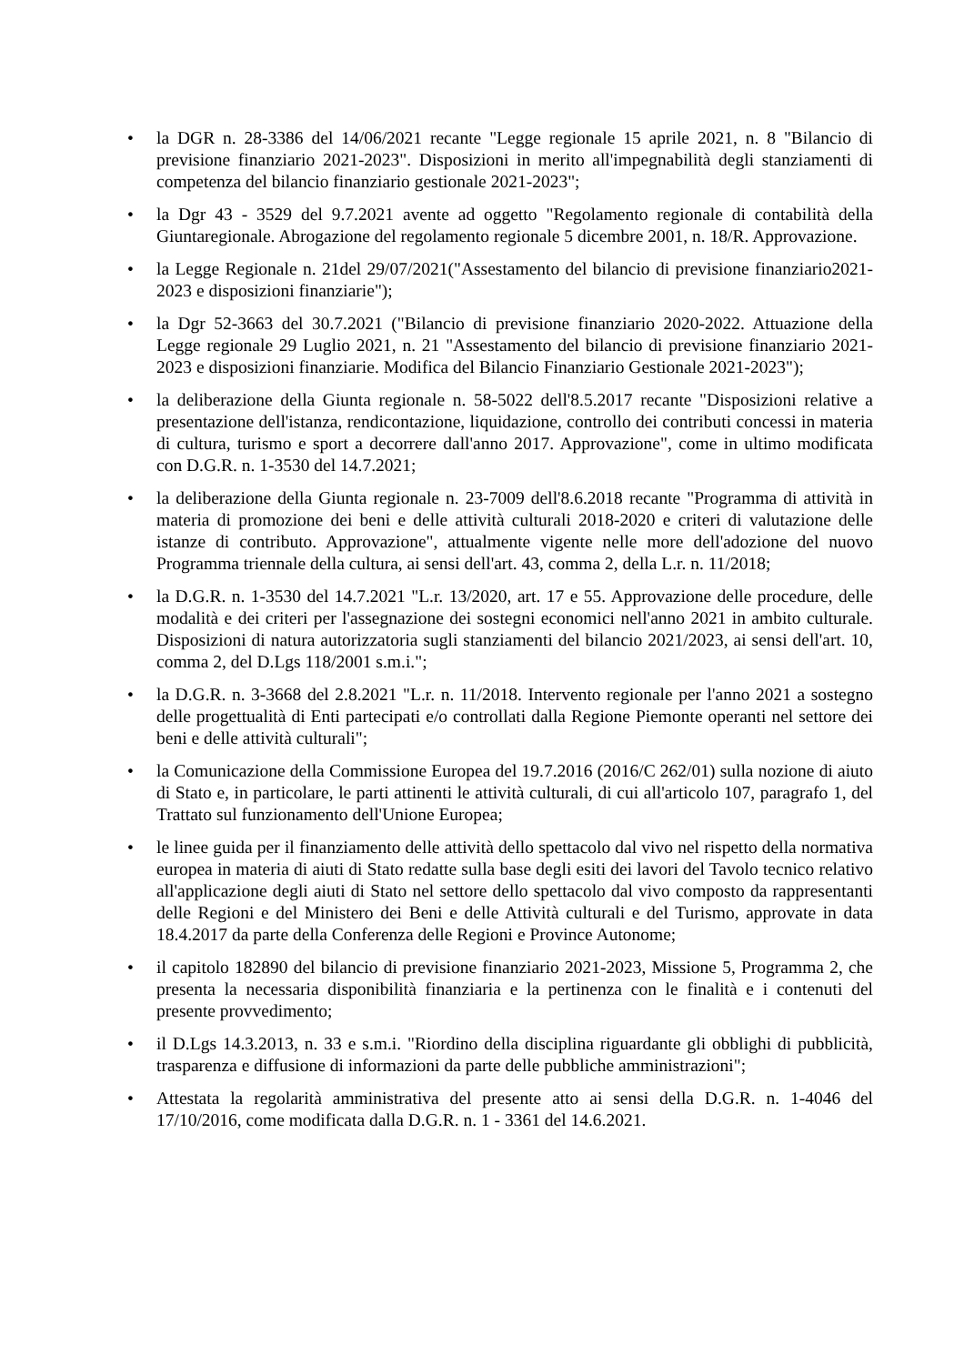• la DGR n. 28-3386 del 14/06/2021 recante "Legge regionale 15 aprile 2021, n. 8 "Bilancio di previsione finanziario 2021-2023". Disposizioni in merito all'impegnabilità degli stanziamenti di competenza del bilancio finanziario gestionale 2021-2023";
• la Dgr 43 - 3529 del 9.7.2021 avente ad oggetto "Regolamento regionale di contabilità della Giuntaregionale. Abrogazione del regolamento regionale 5 dicembre 2001, n. 18/R. Approvazione.
• la Legge Regionale n. 21del 29/07/2021("Assestamento del bilancio di previsione finanziario2021-2023 e disposizioni finanziarie");
• la Dgr 52-3663 del 30.7.2021 ("Bilancio di previsione finanziario 2020-2022. Attuazione della Legge regionale 29 Luglio 2021, n. 21 "Assestamento del bilancio di previsione finanziario 2021-2023 e disposizioni finanziarie. Modifica del Bilancio Finanziario Gestionale 2021-2023");
• la deliberazione della Giunta regionale n. 58-5022 dell'8.5.2017 recante "Disposizioni relative a presentazione dell'istanza, rendicontazione, liquidazione, controllo dei contributi concessi in materia di cultura, turismo e sport a decorrere dall'anno 2017. Approvazione", come in ultimo modificata con D.G.R. n. 1-3530 del 14.7.2021;
• la deliberazione della Giunta regionale n. 23-7009 dell'8.6.2018 recante "Programma di attività in materia di promozione dei beni e delle attività culturali 2018-2020 e criteri di valutazione delle istanze di contributo. Approvazione", attualmente vigente nelle more dell'adozione del nuovo Programma triennale della cultura, ai sensi dell'art. 43, comma 2, della L.r. n. 11/2018;
• la D.G.R. n. 1-3530 del 14.7.2021 "L.r. 13/2020, art. 17 e 55. Approvazione delle procedure, delle modalità e dei criteri per l'assegnazione dei sostegni economici nell'anno 2021 in ambito culturale. Disposizioni di natura autorizzatoria sugli stanziamenti del bilancio 2021/2023, ai sensi dell'art. 10, comma 2, del D.Lgs 118/2001 s.m.i.";
• la D.G.R. n. 3-3668 del 2.8.2021 "L.r. n. 11/2018. Intervento regionale per l'anno 2021 a sostegno delle progettualità di Enti partecipati e/o controllati dalla Regione Piemonte operanti nel settore dei beni e delle attività culturali";
• la Comunicazione della Commissione Europea del 19.7.2016 (2016/C 262/01) sulla nozione di aiuto di Stato e, in particolare, le parti attinenti le attività culturali, di cui all'articolo 107, paragrafo 1, del Trattato sul funzionamento dell'Unione Europea;
• le linee guida per il finanziamento delle attività dello spettacolo dal vivo nel rispetto della normativa europea in materia di aiuti di Stato redatte sulla base degli esiti dei lavori del Tavolo tecnico relativo all'applicazione degli aiuti di Stato nel settore dello spettacolo dal vivo composto da rappresentanti delle Regioni e del Ministero dei Beni e delle Attività culturali e del Turismo, approvate in data 18.4.2017 da parte della Conferenza delle Regioni e Province Autonome;
• il capitolo 182890 del bilancio di previsione finanziario 2021-2023, Missione 5, Programma 2, che presenta la necessaria disponibilità finanziaria e la pertinenza con le finalità e i contenuti del presente provvedimento;
• il D.Lgs 14.3.2013, n. 33 e s.m.i. "Riordino della disciplina riguardante gli obblighi di pubblicità, trasparenza e diffusione di informazioni da parte delle pubbliche amministrazioni";
• Attestata la regolarità amministrativa del presente atto ai sensi della D.G.R. n. 1-4046 del 17/10/2016, come modificata dalla D.G.R. n. 1 - 3361 del 14.6.2021.